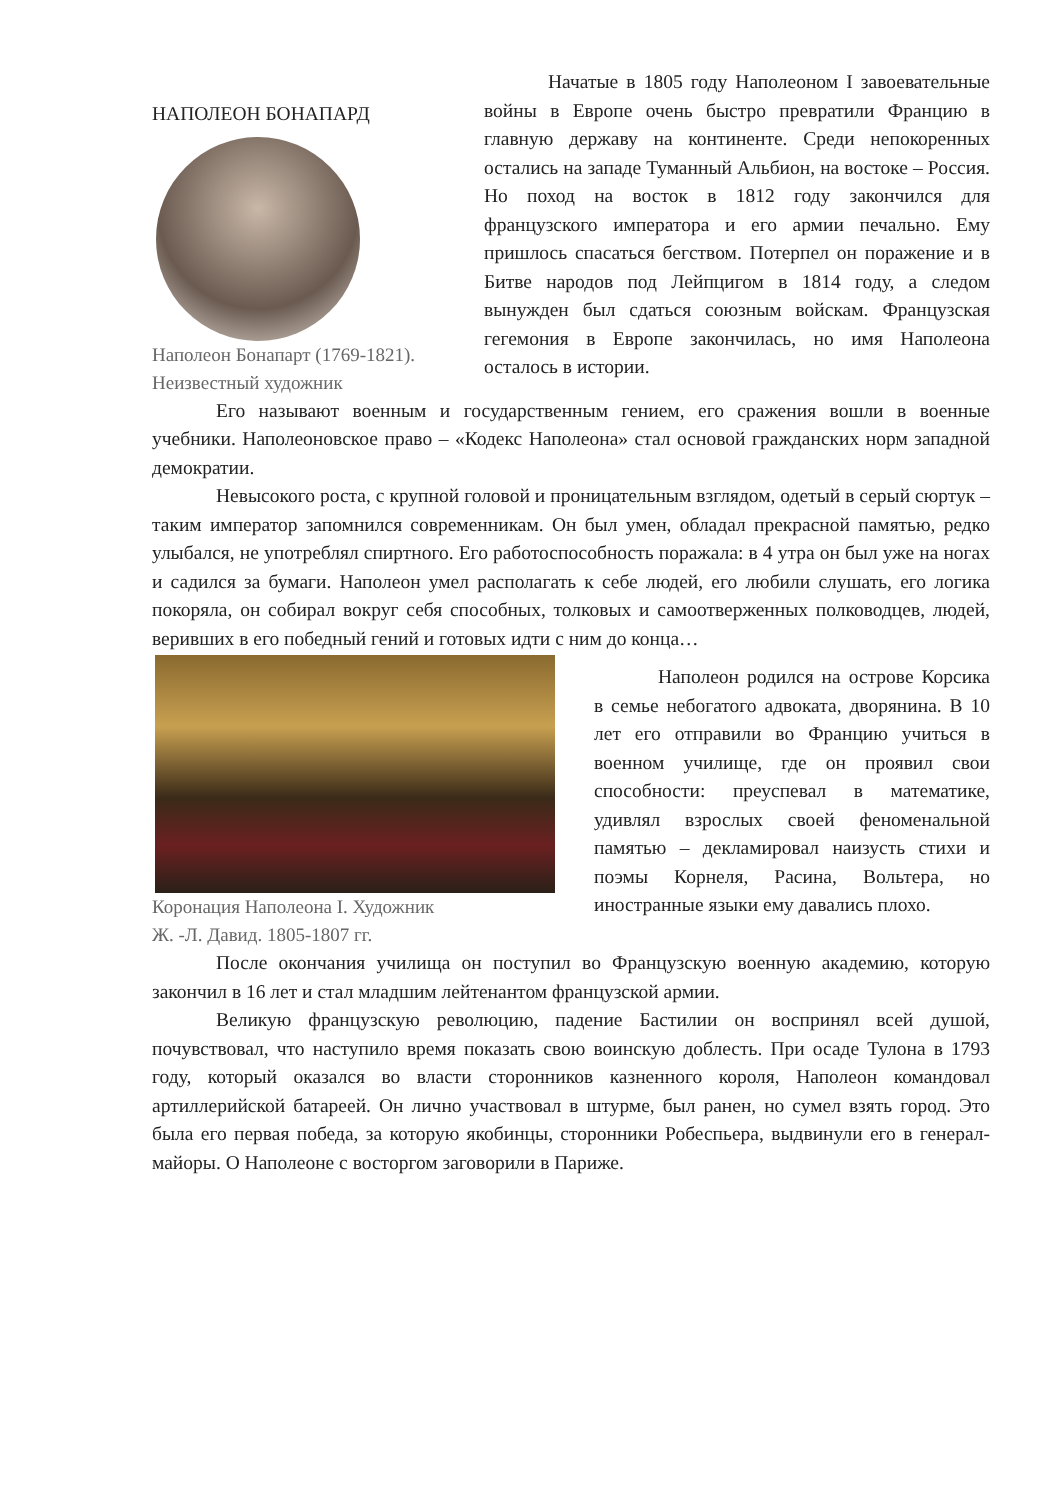НАПОЛЕОН БОНАПАРД
Наполеон Бонапарт (1769-1821).
Неизвестный художник
Начатые в 1805 году Наполеоном I завоевательные войны в Европе очень быстро превратили Францию в главную державу на континенте. Среди непокоренных остались на западе Туманный Альбион, на востоке – Россия. Но поход на восток в 1812 году закончился для французского императора и его армии печально. Ему пришлось спасаться бегством. Потерпел он поражение и в Битве народов под Лейпцигом в 1814 году, а следом вынужден был сдаться союзным войскам. Французская гегемония в Европе закончилась, но имя Наполеона осталось в истории.
Его называют военным и государственным гением, его сражения вошли в военные учебники. Наполеоновское право – «Кодекс Наполеона» стал основой гражданских норм западной демократии.
Невысокого роста, с крупной головой и проницательным взглядом, одетый в серый сюртук – таким император запомнился современникам. Он был умен, обладал прекрасной памятью, редко улыбался, не употреблял спиртного. Его работоспособность поражала: в 4 утра он был уже на ногах и садился за бумаги. Наполеон умел располагать к себе людей, его любили слушать, его логика покоряла, он собирал вокруг себя способных, толковых и самоотверженных полководцев, людей, веривших в его победный гений и готовых идти с ним до конца…
Коронация Наполеона I. Художник
Ж. -Л. Давид. 1805-1807 гг.
Наполеон родился на острове Корсика в семье небогатого адвоката, дворянина. В 10 лет его отправили во Францию учиться в военном училище, где он проявил свои способности: преуспевал в математике, удивлял взрослых своей феноменальной памятью – декламировал наизусть стихи и поэмы Корнеля, Расина, Вольтера, но иностранные языки ему давались плохо.
После окончания училища он поступил во Французскую военную академию, которую закончил в 16 лет и стал младшим лейтенантом французской армии.
Великую французскую революцию, падение Бастилии он воспринял всей душой, почувствовал, что наступило время показать свою воинскую доблесть. При осаде Тулона в 1793 году, который оказался во власти сторонников казненного короля, Наполеон командовал артиллерийской батареей. Он лично участвовал в штурме, был ранен, но сумел взять город. Это была его первая победа, за которую якобинцы, сторонники Робеспьера, выдвинули его в генерал-майоры. О Наполеоне с восторгом заговорили в Париже.